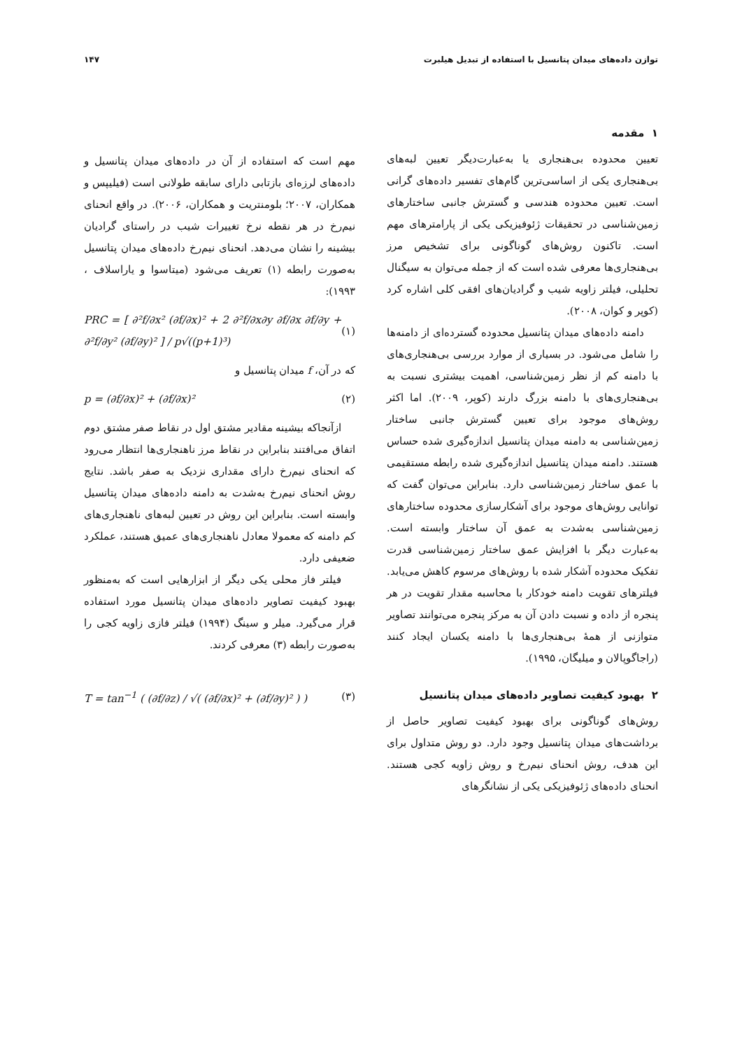توازن داده‌های میدان پتانسیل با استفاده از تبدیل هیلبرت ۱۴۷
۱ مقدمه
تعیین محدوده بی‌هنجاری یا به‌عبارت‌دیگر تعیین لبه‌های بی‌هنجاری یکی از اساسی‌ترین گام‌های تفسیر داده‌های گرانی است. تعیین محدوده هندسی و گسترش جانبی ساختارهای زمین‌شناسی در تحقیقات ژئوفیزیکی یکی از پارامترهای مهم است. تاکنون روش‌های گوناگونی برای تشخیص مرز بی‌هنجاری‌ها معرفی شده است که از جمله می‌توان به سیگنال تحلیلی، فیلتر زاویه شیب و گرادیان‌های افقی کلی اشاره کرد (کوپر و کوان، ۲۰۰۸).
دامنه داده‌های میدان پتانسیل محدوده گسترده‌ای از دامنه‌ها را شامل می‌شود. در بسیاری از موارد بررسی بی‌هنجاری‌های با دامنه کم از نظر زمین‌شناسی، اهمیت بیشتری نسبت به بی‌هنجاری‌های با دامنه بزرگ دارند (کوپر، ۲۰۰۹). اما اکثر روش‌های موجود برای تعیین گسترش جانبی ساختار زمین‌شناسی به دامنه میدان پتانسیل اندازه‌گیری شده حساس هستند. دامنه میدان پتانسیل اندازه‌گیری شده رابطه مستقیمی با عمق ساختار زمین‌شناسی دارد. بنابراین می‌توان گفت که توانایی روش‌های موجود برای آشکارسازی محدوده ساختارهای زمین‌شناسی به‌شدت به عمق آن ساختار وابسته است. به‌عبارت دیگر با افزایش عمق ساختار زمین‌شناسی قدرت تفکیک محدوده آشکار شده با روش‌های مرسوم کاهش می‌یابد. فیلترهای تقویت دامنه خودکار با محاسبه مقدار تقویت در هر پنجره از داده و نسبت دادن آن به مرکز پنجره می‌توانند تصاویر متوازنی از همهٔ بی‌هنجاری‌ها با دامنه یکسان ایجاد کنند (راجاگوپالان و میلیگان، ۱۹۹۵).
۲ بهبود کیفیت تصاویر داده‌های میدان پتانسیل
روش‌های گوناگونی برای بهبود کیفیت تصاویر حاصل از برداشت‌های میدان پتانسیل وجود دارد. دو روش متداول برای این هدف، روش انحنای نیم‌رخ و روش زاویه کجی هستند. انحنای داده‌های ژئوفیزیکی یکی از نشانگرهای
مهم است که استفاده از آن در داده‌های میدان پتانسیل و داده‌های لرزه‌ای بازتابی دارای سابقه طولانی است (فیلیپس و همکاران، ۲۰۰۷؛ بلومنتریت و همکاران، ۲۰۰۶). در واقع انحنای نیم‌رخ در هر نقطه نرخ تغییرات شیب در راستای گرادیان بیشینه را نشان می‌دهد. انحنای نیم‌رخ داده‌های میدان پتانسیل به‌صورت رابطه (۱) تعریف می‌شود (میتاسوا و یاراسلاف ، ۱۹۹۳):
PRC = [ ∂²f/∂x² (∂f/∂x)² + 2 ∂²f/∂x∂y ∂f/∂x ∂f/∂y + ∂²f/∂y² (∂f/∂y)² ] / p√((p+1)³) (۱)
که در آن، f میدان پتانسیل و
p = (∂f/∂x)² + (∂f/∂x)² (۲)
ازآنجاکه بیشینه مقادیر مشتق اول در نقاط صفر مشتق دوم اتفاق می‌افتند بنابراین در نقاط مرز ناهنجاری‌ها انتظار می‌رود که انحنای نیم‌رخ دارای مقداری نزدیک به صفر باشد. نتایج روش انحنای نیم‌رخ به‌شدت به دامنه داده‌های میدان پتانسیل وابسته است. بنابراین این روش در تعیین لبه‌های ناهنجاری‌های کم دامنه که معمولا معادل ناهنجاری‌های عمیق هستند، عملکرد ضعیفی دارد.
فیلتر فاز محلی یکی دیگر از ابزارهایی است که به‌منظور بهبود کیفیت تصاویر داده‌های میدان پتانسیل مورد استفاده قرار می‌گیرد. میلر و سینگ (۱۹۹۴) فیلتر فازی زاویه کجی را به‌صورت رابطه (۳) معرفی کردند.
T = tan<sup>−1</sup> ( (∂f/∂z) / √( (∂f/∂x)² + (∂f/∂y)² ) ) (۳)